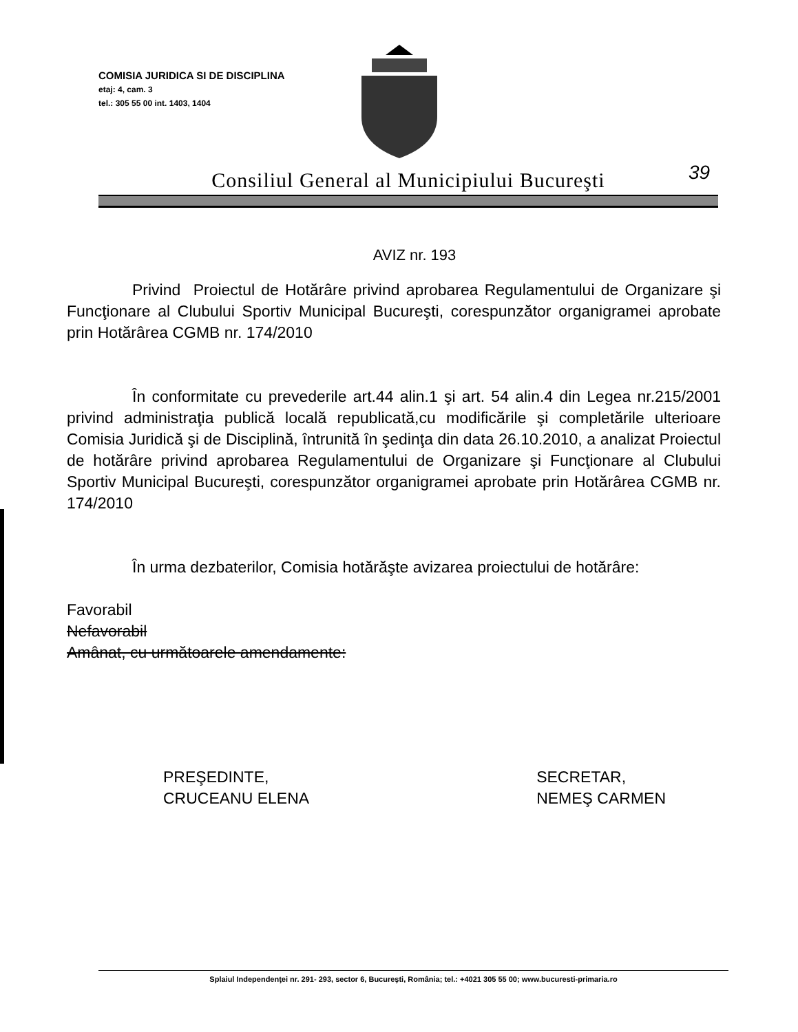COMISIA JURIDICA SI DE DISCIPLINA
etaj: 4, cam. 3
tel.: 305 55 00 int. 1403, 1404
Consiliul General al Municipiului Bucureşti 39
AVIZ nr. 193
Privind Proiectul de Hotărâre privind aprobarea Regulamentului de Organizare şi Funcţionare al Clubului Sportiv Municipal Bucureşti, corespunzător organigramei aprobate prin Hotărârea CGMB nr. 174/2010
În conformitate cu prevederile art.44 alin.1 şi art. 54 alin.4 din Legea nr.215/2001 privind administraţia publică locală republicată,cu modificările şi completările ulterioare Comisia Juridică şi de Disciplină, întrunită în şedinţa din data 26.10.2010, a analizat Proiectul de hotărâre privind aprobarea Regulamentului de Organizare şi Funcţionare al Clubului Sportiv Municipal Bucureşti, corespunzător organigramei aprobate prin Hotărârea CGMB nr. 174/2010
În urma dezbaterilor, Comisia hotărăşte avizarea proiectului de hotărâre:
Favorabil
Nefavorabil
Amânat, cu următoarele amendamente:
PREŞEDINTE,
CRUCEANU ELENA
SECRETAR,
NEMEŞ CARMEN
Splaiul Independenţei nr. 291- 293, sector 6, Bucureşti, România; tel.: +4021 305 55 00; www.bucuresti-primaria.ro